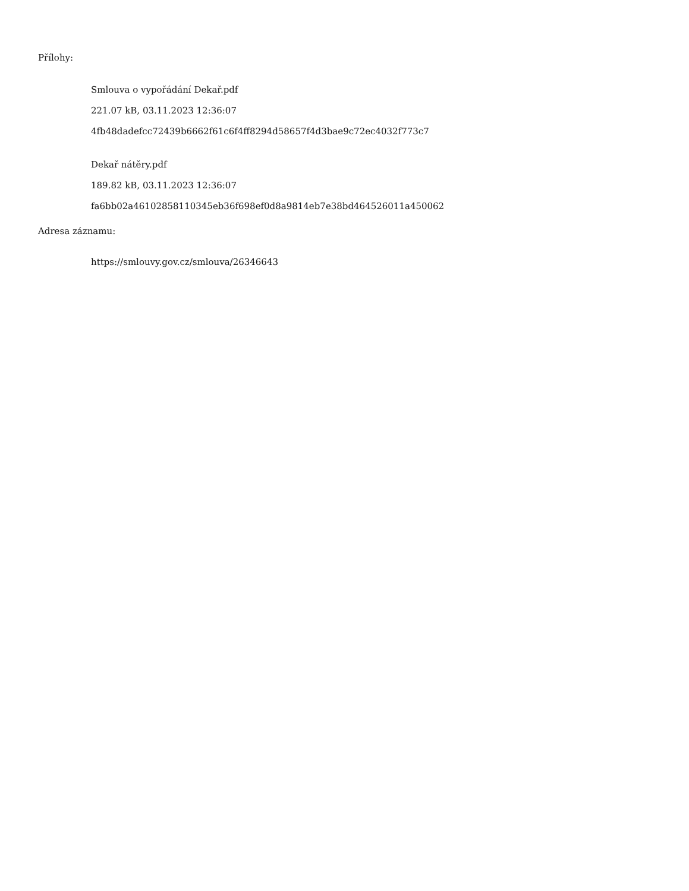Přílohy:
Smlouva o vypořádání Dekař.pdf
221.07 kB, 03.11.2023 12:36:07
4fb48dadefcc72439b6662f61c6f4ff8294d58657f4d3bae9c72ec4032f773c7
Dekař nátěry.pdf
189.82 kB, 03.11.2023 12:36:07
fa6bb02a46102858110345eb36f698ef0d8a9814eb7e38bd464526011a450062
Adresa záznamu:
https://smlouvy.gov.cz/smlouva/26346643